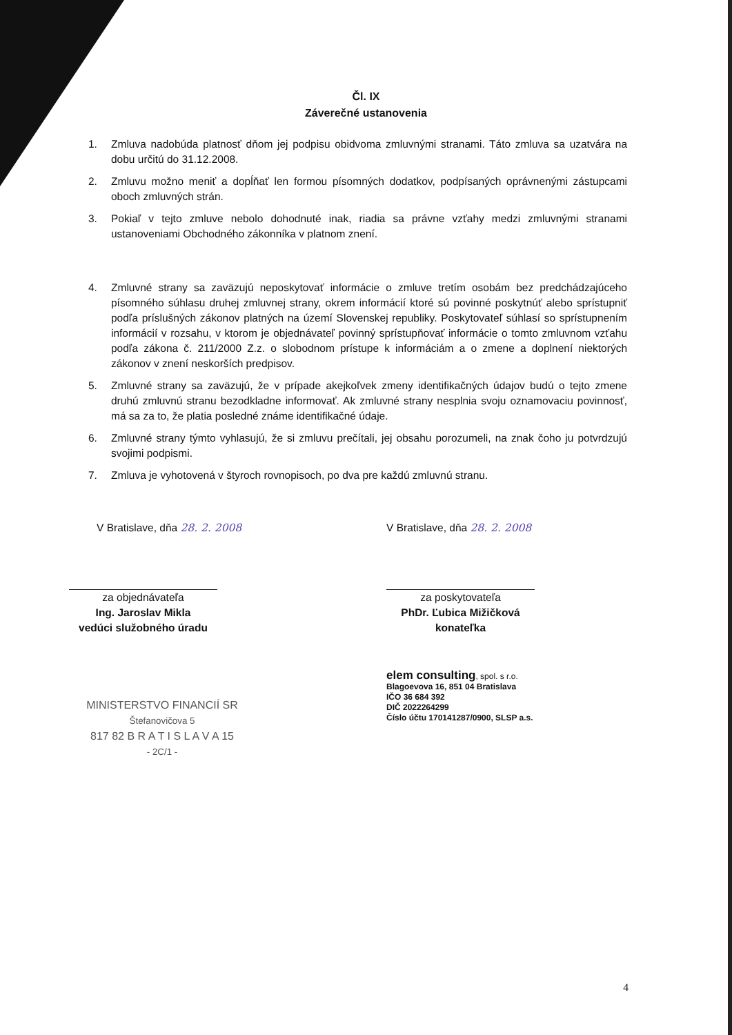Čl. IX
Záverečné ustanovenia
1. Zmluva nadobúda platnosť dňom jej podpisu obidvoma zmluvnými stranami. Táto zmluva sa uzatvára na dobu určitú do 31.12.2008.
2. Zmluvu možno meniť a dopĺňať len formou písomných dodatkov, podpísaných oprávnenými zástupcami oboch zmluvných strán.
3. Pokiaľ v tejto zmluve nebolo dohodnuté inak, riadia sa právne vzťahy medzi zmluvnými stranami ustanoveniami Obchodného zákonníka v platnom znení.
4. Zmluvné strany sa zaväzujú neposkytovať informácie o zmluve tretím osobám bez predchádzajúceho písomného súhlasu druhej zmluvnej strany, okrem informácií ktoré sú povinné poskytnúť alebo sprístupniť podľa príslušných zákonov platných na území Slovenskej republiky. Poskytovateľ súhlasí so sprístupnením informácií v rozsahu, v ktorom je objednávateľ povinný sprístupňovať informácie o tomto zmluvnom vzťahu podľa zákona č. 211/2000 Z.z. o slobodnom prístupe k informáciám a o zmene a doplnení niektorých zákonov v znení neskorších predpisov.
5. Zmluvné strany sa zaväzujú, že v prípade akejkoľvek zmeny identifikačných údajov budú o tejto zmene druhú zmluvnú stranu bezodkladne informovať. Ak zmluvné strany nesplnia svoju oznamovaciu povinnosť, má sa za to, že platia posledné známe identifikačné údaje.
6. Zmluvné strany týmto vyhlasujú, že si zmluvu prečítali, jej obsahu porozumeli, na znak čoho ju potvrdzujú svojimi podpismi.
7. Zmluva je vyhotovená v štyroch rovnopisoch, po dva pre každú zmluvnú stranu.
V Bratislave, dňa 28. 2. 2008
za objednávateľa
Ing. Jaroslav Mikla
vedúci služobného úradu
MINISTERSTVO FINANCIÍ SR
Štefanovičova 5
817 82 B R A T I S L A V A 15
- 2C/1 -
V Bratislave, dňa 28. 2. 2008
za poskytovateľa
PhDr. Ľubica Mižičková
konateľka
elem consulting, spol. s r.o.
Blagoevova 16, 851 04 Bratislava
IČO 36 684 392
DIČ 2022264299
Číslo účtu 170141287/0900, SLSP a.s.
4